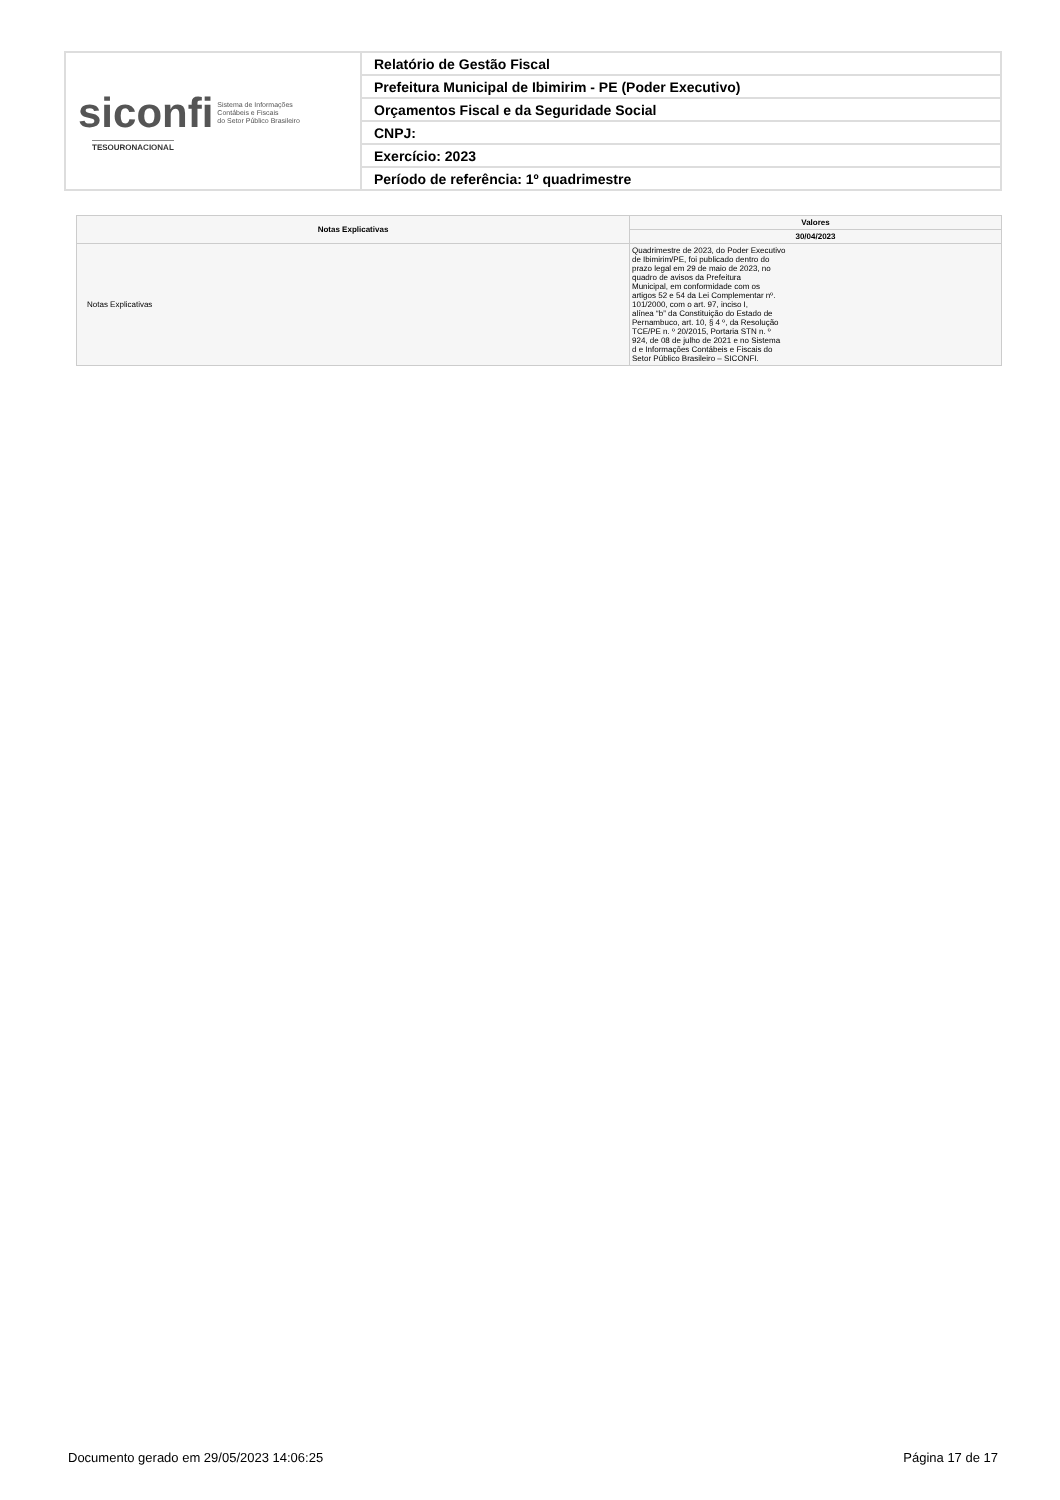| siconfi Sistema de Informações Contábeis e Fiscais do Setor Público Brasileiro TESOURONACIONAL | Relatório de Gestão Fiscal |
| | Prefeitura Municipal de Ibimirim - PE (Poder Executivo) |
| | Orçamentos Fiscal e da Seguridade Social |
| | CNPJ: |
| | Exercício: 2023 |
| | Período de referência: 1º quadrimestre |
| Notas Explicativas | Valores |
| --- | --- |
| | 30/04/2023 |
| Notas Explicativas | Quadrimestre de 2023, do Poder Executivo de Ibimirim/PE, foi publicado dentro do prazo legal em 29 de maio de 2023, no quadro de avisos da Prefeitura Municipal, em conformidade com os artigos 52 e 54 da Lei Complementar nº. 101/2000, com o art. 97, inciso I, alínea “b” da Constituição do Estado de Pernambuco, art. 10, § 4 º, da Resolução TCE/PE n. º 20/2015, Portaria STN n. º 924, de 08 de julho de 2021 e no Sistema d e Informações Contábeis e Fiscais do Setor Público Brasileiro – SICONFI. |
Documento gerado em 29/05/2023 14:06:25 Página 17 de 17